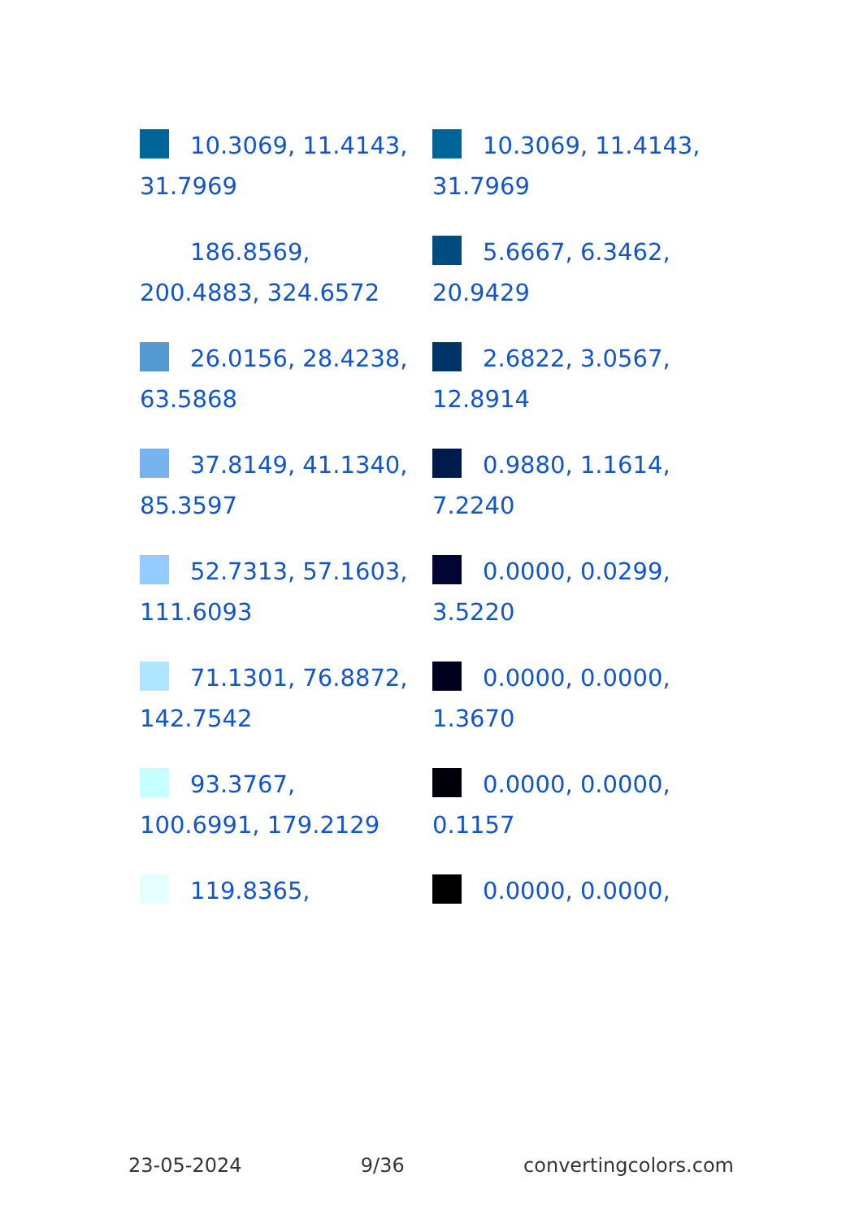10.3069, 11.4143, 31.7969
10.3069, 11.4143, 31.7969
186.8569, 200.4883, 324.6572
5.6667, 6.3462, 20.9429
26.0156, 28.4238, 63.5868
2.6822, 3.0567, 12.8914
37.8149, 41.1340, 85.3597
0.9880, 1.1614, 7.2240
52.7313, 57.1603, 111.6093
0.0000, 0.0299, 3.5220
71.1301, 76.8872, 142.7542
0.0000, 0.0000, 1.3670
93.3767, 100.6991, 179.2129
0.0000, 0.0000, 0.1157
119.8365,
0.0000, 0.0000,
23-05-2024 9/36 convertingcolors.com